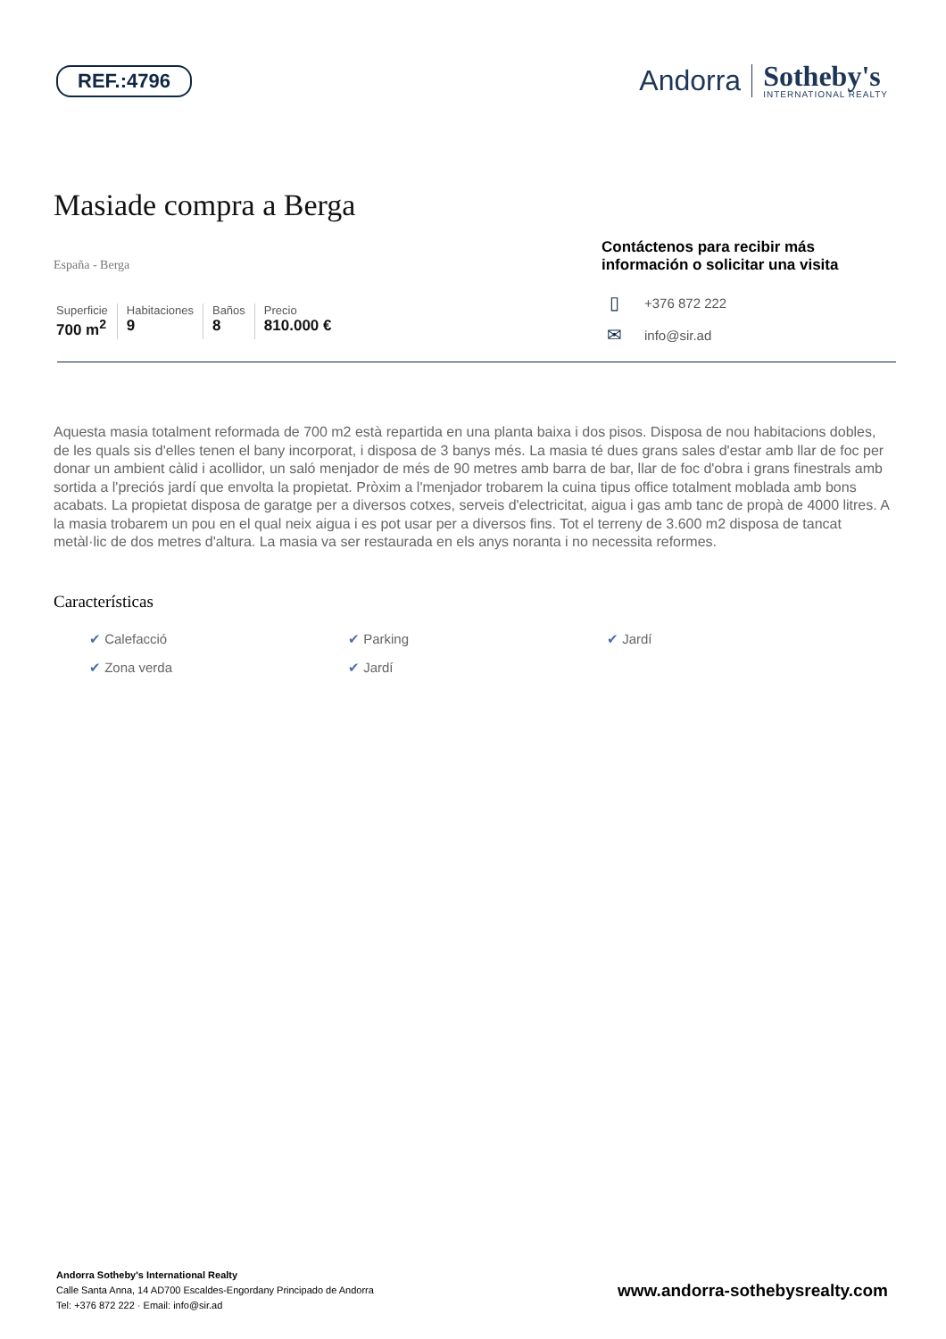REF.:4796
Andorra
Sotheby's
INTERNATIONAL REALTY
Masiade compra a Berga
España - Berga
Superficie
700 m<sup>2</sup>
Habitaciones
9
Baños
8
Precio
810.000 €
Contáctenos para recibir más información o solicitar una visita
▯ +376 872 222
✉ info@sir.ad
Aquesta masia totalment reformada de 700 m2 està repartida en una planta baixa i dos pisos. Disposa de nou habitacions dobles, de les quals sis d'elles tenen el bany incorporat, i disposa de 3 banys més. La masia té dues grans sales d'estar amb llar de foc per donar un ambient càlid i acollidor, un saló menjador de més de 90 metres amb barra de bar, llar de foc d'obra i grans finestrals amb sortida a l'preciós jardí que envolta la propietat. Pròxim a l'menjador trobarem la cuina tipus office totalment moblada amb bons acabats. La propietat disposa de garatge per a diversos cotxes, serveis d'electricitat, aigua i gas amb tanc de propà de 4000 litres. A la masia trobarem un pou en el qual neix aigua i es pot usar per a diversos fins. Tot el terreny de 3.600 m2 disposa de tancat metàl·lic de dos metres d'altura. La masia va ser restaurada en els anys noranta i no necessita reformes.
Características
✔ Calefacció
✔ Parking
✔ Jardí
✔ Zona verda
✔ Jardí
Andorra Sotheby's International Realty
Calle Santa Anna, 14 AD700 Escaldes-Engordany Principado de Andorra
Tel: +376 872 222 · Email: info@sir.ad
www.andorra-sothebysrealty.com